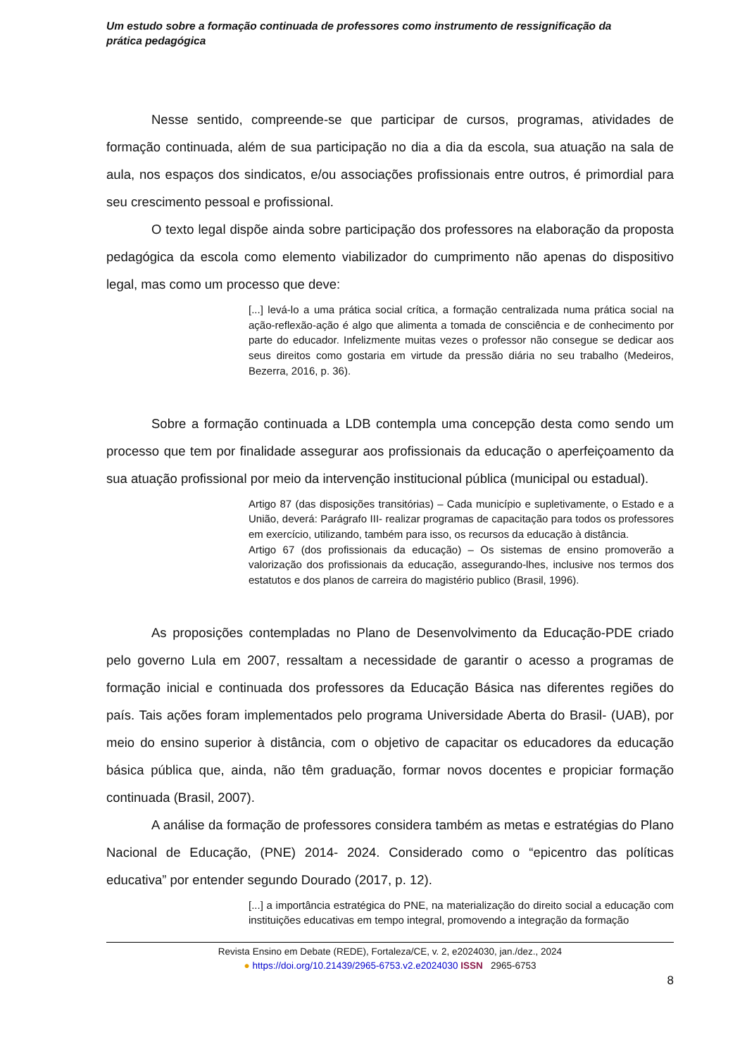Um estudo sobre a formação continuada de professores como instrumento de ressignificação da prática pedagógica
Nesse sentido, compreende-se que participar de cursos, programas, atividades de formação continuada, além de sua participação no dia a dia da escola, sua atuação na sala de aula, nos espaços dos sindicatos, e/ou associações profissionais entre outros, é primordial para seu crescimento pessoal e profissional.
O texto legal dispõe ainda sobre participação dos professores na elaboração da proposta pedagógica da escola como elemento viabilizador do cumprimento não apenas do dispositivo legal, mas como um processo que deve:
[...] levá-lo a uma prática social crítica, a formação centralizada numa prática social na ação-reflexão-ação é algo que alimenta a tomada de consciência e de conhecimento por parte do educador. Infelizmente muitas vezes o professor não consegue se dedicar aos seus direitos como gostaria em virtude da pressão diária no seu trabalho (Medeiros, Bezerra, 2016, p. 36).
Sobre a formação continuada a LDB contempla uma concepção desta como sendo um processo que tem por finalidade assegurar aos profissionais da educação o aperfeiçoamento da sua atuação profissional por meio da intervenção institucional pública (municipal ou estadual).
Artigo 87 (das disposições transitórias) – Cada município e supletivamente, o Estado e a União, deverá: Parágrafo III- realizar programas de capacitação para todos os professores em exercício, utilizando, também para isso, os recursos da educação à distância.
Artigo 67 (dos profissionais da educação) – Os sistemas de ensino promoverão a valorização dos profissionais da educação, assegurando-lhes, inclusive nos termos dos estatutos e dos planos de carreira do magistério publico (Brasil, 1996).
As proposições contempladas no Plano de Desenvolvimento da Educação-PDE criado pelo governo Lula em 2007, ressaltam a necessidade de garantir o acesso a programas de formação inicial e continuada dos professores da Educação Básica nas diferentes regiões do país. Tais ações foram implementados pelo programa Universidade Aberta do Brasil- (UAB), por meio do ensino superior à distância, com o objetivo de capacitar os educadores da educação básica pública que, ainda, não têm graduação, formar novos docentes e propiciar formação continuada (Brasil, 2007).
A análise da formação de professores considera também as metas e estratégias do Plano Nacional de Educação, (PNE) 2014- 2024. Considerado como o “epicentro das políticas educativa” por entender segundo Dourado (2017, p. 12).
[...] a importância estratégica do PNE, na materialização do direito social a educação com instituições educativas em tempo integral, promovendo a integração da formação
Revista Ensino em Debate (REDE), Fortaleza/CE, v. 2, e2024030, jan./dez., 2024
● https://doi.org/10.21439/2965-6753.v2.e2024030 ISSN 2965-6753
8